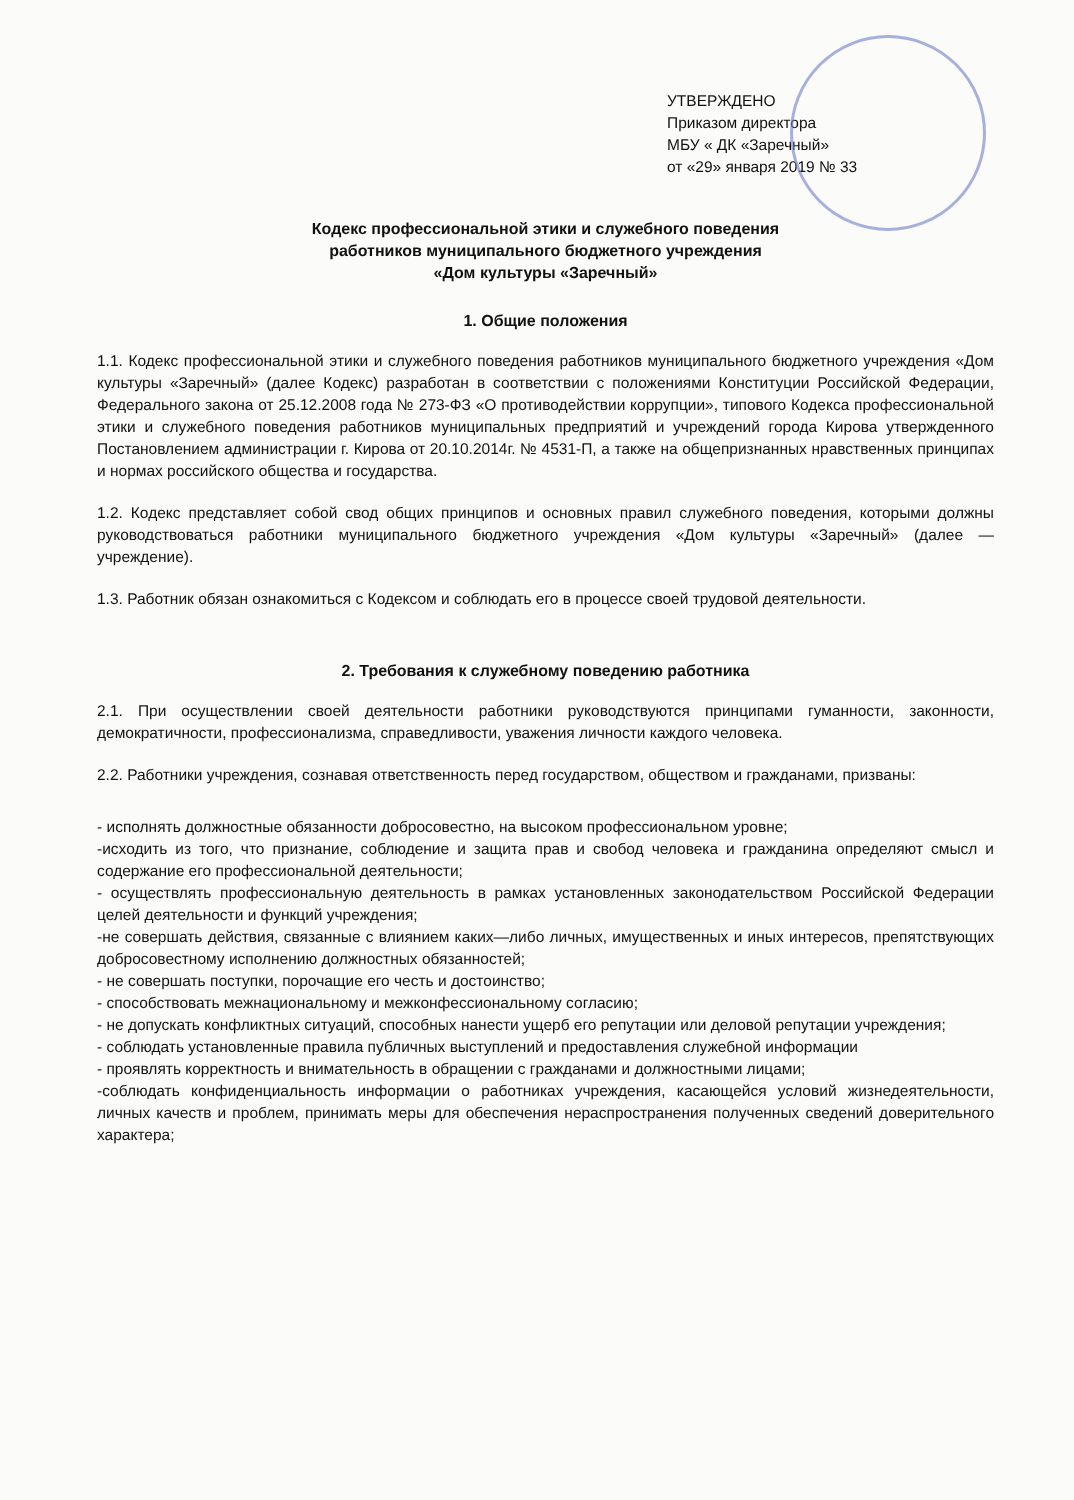УТВЕРЖДЕНО
Приказом директора
МБУ « ДК «Заречный»
от «29» января 2019 № 33
Кодекс профессиональной этики и служебного поведения
работников муниципального бюджетного учреждения
«Дом культуры «Заречный»
1. Общие положения
1.1. Кодекс профессиональной этики и служебного поведения работников муниципального бюджетного учреждения «Дом культуры «Заречный» (далее Кодекс) разработан в соответствии с положениями Конституции Российской Федерации, Федерального закона от 25.12.2008 года № 273-ФЗ «О противодействии коррупции», типового Кодекса профессиональной этики и служебного поведения работников муниципальных предприятий и учреждений города Кирова утвержденного Постановлением администрации г. Кирова от 20.10.2014г. № 4531-П, а также на общепризнанных нравственных принципах и нормах российского общества и государства.
1.2. Кодекс представляет собой свод общих принципов и основных правил служебного поведения, которыми должны руководствоваться работники муниципального бюджетного учреждения «Дом культуры «Заречный» (далее — учреждение).
1.3. Работник обязан ознакомиться с Кодексом и соблюдать его в процессе своей трудовой деятельности.
2. Требования к служебному поведению работника
2.1. При осуществлении своей деятельности работники руководствуются принципами гуманности, законности, демократичности, профессионализма, справедливости, уважения личности каждого человека.
2.2. Работники учреждения, сознавая ответственность перед государством, обществом и гражданами, призваны:
- исполнять должностные обязанности добросовестно, на высоком профессиональном уровне;
-исходить из того, что признание, соблюдение и защита прав и свобод человека и гражданина определяют смысл и содержание его профессиональной деятельности;
- осуществлять профессиональную деятельность в рамках установленных законодательством Российской Федерации целей деятельности и функций учреждения;
-не совершать действия, связанные с влиянием каких—либо личных, имущественных и иных интересов, препятствующих добросовестному исполнению должностных обязанностей;
- не совершать поступки, порочащие его честь и достоинство;
- способствовать межнациональному и межконфессиональному согласию;
- не допускать конфликтных ситуаций, способных нанести ущерб его репутации или деловой репутации учреждения;
- соблюдать установленные правила публичных выступлений и предоставления служебной информации
- проявлять корректность и внимательность в обращении с гражданами и должностными лицами;
-соблюдать конфиденциальность информации о работниках учреждения, касающейся условий жизнедеятельности, личных качеств и проблем, принимать меры для обеспечения нераспространения полученных сведений доверительного характера;